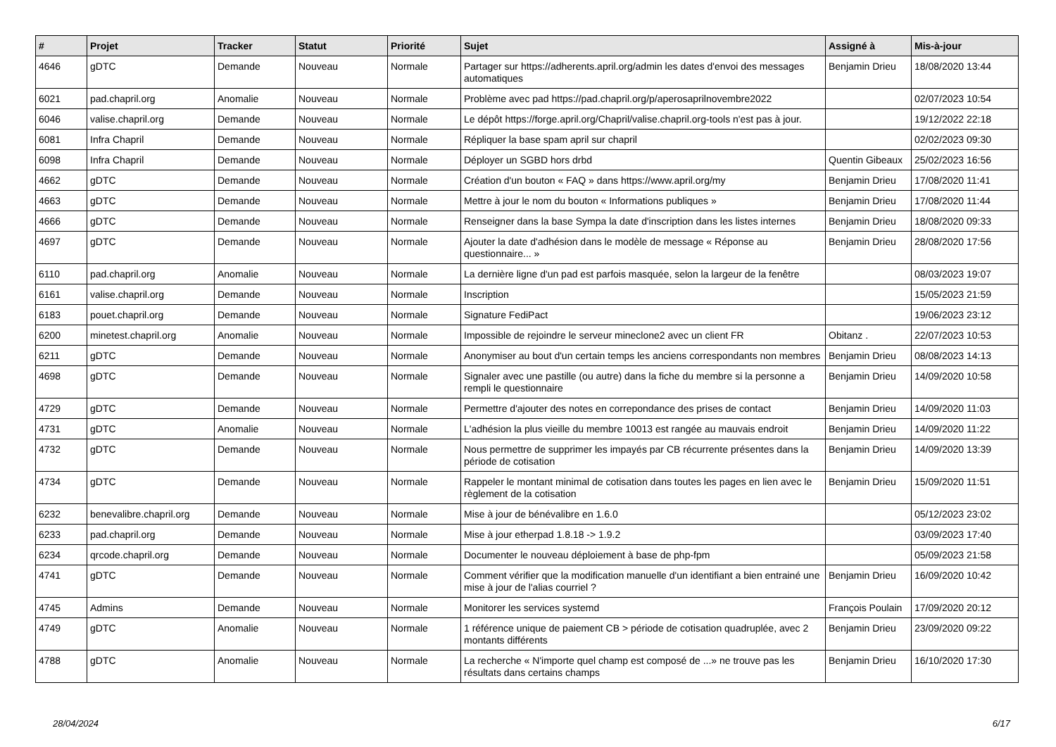| # | Projet | Tracker | Statut | Priorité | Sujet | Assigné à | Mis-à-jour |
| --- | --- | --- | --- | --- | --- | --- | --- |
| 4646 | gDTC | Demande | Nouveau | Normale | Partager sur https://adherents.april.org/admin les dates d'envoi des messages automatiques | Benjamin Drieu | 18/08/2020 13:44 |
| 6021 | pad.chapril.org | Anomalie | Nouveau | Normale | Problème avec pad https://pad.chapril.org/p/aperosaprilnovembre2022 | | 02/07/2023 10:54 |
| 6046 | valise.chapril.org | Demande | Nouveau | Normale | Le dépôt https://forge.april.org/Chapril/valise.chapril.org-tools n'est pas à jour. | | 19/12/2022 22:18 |
| 6081 | Infra Chapril | Demande | Nouveau | Normale | Répliquer la base spam april sur chapril | | 02/02/2023 09:30 |
| 6098 | Infra Chapril | Demande | Nouveau | Normale | Déployer un SGBD hors drbd | Quentin Gibeaux | 25/02/2023 16:56 |
| 4662 | gDTC | Demande | Nouveau | Normale | Création d'un bouton « FAQ » dans https://www.april.org/my | Benjamin Drieu | 17/08/2020 11:41 |
| 4663 | gDTC | Demande | Nouveau | Normale | Mettre à jour le nom du bouton « Informations publiques » | Benjamin Drieu | 17/08/2020 11:44 |
| 4666 | gDTC | Demande | Nouveau | Normale | Renseigner dans la base Sympa la date d'inscription dans les listes internes | Benjamin Drieu | 18/08/2020 09:33 |
| 4697 | gDTC | Demande | Nouveau | Normale | Ajouter la date d'adhésion dans le modèle de message « Réponse au questionnaire... » | Benjamin Drieu | 28/08/2020 17:56 |
| 6110 | pad.chapril.org | Anomalie | Nouveau | Normale | La dernière ligne d'un pad est parfois masquée, selon la largeur de la fenêtre | | 08/03/2023 19:07 |
| 6161 | valise.chapril.org | Demande | Nouveau | Normale | Inscription | | 15/05/2023 21:59 |
| 6183 | pouet.chapril.org | Demande | Nouveau | Normale | Signature FediPact | | 19/06/2023 23:12 |
| 6200 | minetest.chapril.org | Anomalie | Nouveau | Normale | Impossible de rejoindre le serveur mineclone2 avec un client FR | Obitanz . | 22/07/2023 10:53 |
| 6211 | gDTC | Demande | Nouveau | Normale | Anonymiser au bout d'un certain temps les anciens correspondants non membres | Benjamin Drieu | 08/08/2023 14:13 |
| 4698 | gDTC | Demande | Nouveau | Normale | Signaler avec une pastille (ou autre) dans la fiche du membre si la personne a rempli le questionnaire | Benjamin Drieu | 14/09/2020 10:58 |
| 4729 | gDTC | Demande | Nouveau | Normale | Permettre d'ajouter des notes en correpondance des prises de contact | Benjamin Drieu | 14/09/2020 11:03 |
| 4731 | gDTC | Anomalie | Nouveau | Normale | L'adhésion la plus vieille du membre 10013 est rangée au mauvais endroit | Benjamin Drieu | 14/09/2020 11:22 |
| 4732 | gDTC | Demande | Nouveau | Normale | Nous permettre de supprimer les impayés par CB récurrente présentes dans la période de cotisation | Benjamin Drieu | 14/09/2020 13:39 |
| 4734 | gDTC | Demande | Nouveau | Normale | Rappeler le montant minimal de cotisation dans toutes les pages en lien avec le règlement de la cotisation | Benjamin Drieu | 15/09/2020 11:51 |
| 6232 | benevalibre.chapril.org | Demande | Nouveau | Normale | Mise à jour de bénévalibre en 1.6.0 | | 05/12/2023 23:02 |
| 6233 | pad.chapril.org | Demande | Nouveau | Normale | Mise à jour etherpad 1.8.18 -> 1.9.2 | | 03/09/2023 17:40 |
| 6234 | qrcode.chapril.org | Demande | Nouveau | Normale | Documenter le nouveau déploiement à base de php-fpm | | 05/09/2023 21:58 |
| 4741 | gDTC | Demande | Nouveau | Normale | Comment vérifier que la modification manuelle d'un identifiant a bien entrainé une mise à jour de l'alias courriel ? | Benjamin Drieu | 16/09/2020 10:42 |
| 4745 | Admins | Demande | Nouveau | Normale | Monitorer les services systemd | François Poulain | 17/09/2020 20:12 |
| 4749 | gDTC | Anomalie | Nouveau | Normale | 1 référence unique de paiement CB > période de cotisation quadruplée, avec 2 montants différents | Benjamin Drieu | 23/09/2020 09:22 |
| 4788 | gDTC | Anomalie | Nouveau | Normale | La recherche « N'importe quel champ est composé de ...» ne trouve pas les résultats dans certains champs | Benjamin Drieu | 16/10/2020 17:30 |
28/04/2024 6/17